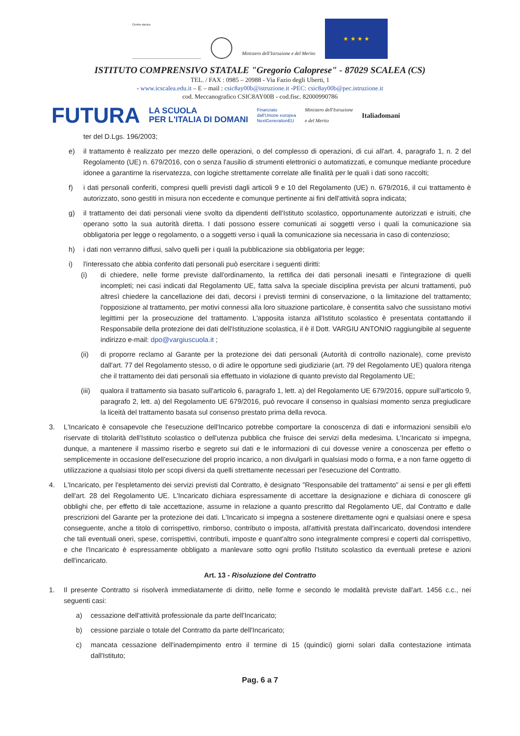Centro storico
Ministero dell'Istruzione e del Merito
★ ★ ★ ★
ISTITUTO COMPRENSIVO STATALE "Gregorio Caloprese" - 87029 SCALEA (CS)
TEL. / FAX : 0985 – 20988 - Via Fazio degli Uberti, 1
- www.icscalea.edu.it – E – mail : csic8ay00b@istruzione.it -PEC: csic8ay00b@pec.istruzione.it
cod. Meccanografico CSIC8AY00B - cod.fisc. 82000990786
FUTURA LA SCUOLA
PER L'ITALIA DI DOMANI Finanziato
dall'Unione europea
NextGenerationEU Ministero dell'Istruzione
e del Merito Italiadomani
ter del D.Lgs. 196/2003;
e) il trattamento è realizzato per mezzo delle operazioni, o del complesso di operazioni, di cui all'art. 4, paragrafo 1, n. 2 del Regolamento (UE) n. 679/2016, con o senza l'ausilio di strumenti elettronici o automatizzati, e comunque mediante procedure idonee a garantirne la riservatezza, con logiche strettamente correlate alle finalità per le quali i dati sono raccolti;
f) i dati personali conferiti, compresi quelli previsti dagli articoli 9 e 10 del Regolamento (UE) n. 679/2016, il cui trattamento è autorizzato, sono gestiti in misura non eccedente e comunque pertinente ai fini dell'attività sopra indicata;
g) il trattamento dei dati personali viene svolto da dipendenti dell'Istituto scolastico, opportunamente autorizzati e istruiti, che operano sotto la sua autorità diretta. I dati possono essere comunicati ai soggetti verso i quali la comunicazione sia obbligatoria per legge o regolamento, o a soggetti verso i quali la comunicazione sia necessaria in caso di contenzioso;
h) i dati non verranno diffusi, salvo quelli per i quali la pubblicazione sia obbligatoria per legge;
i) l'interessato che abbia conferito dati personali può esercitare i seguenti diritti:
(i) di chiedere, nelle forme previste dall'ordinamento, la rettifica dei dati personali inesatti e l'integrazione di quelli incompleti; nei casi indicati dal Regolamento UE, fatta salva la speciale disciplina prevista per alcuni trattamenti, può altresì chiedere la cancellazione dei dati, decorsi i previsti termini di conservazione, o la limitazione del trattamento; l'opposizione al trattamento, per motivi connessi alla loro situazione particolare, è consentita salvo che sussistano motivi legittimi per la prosecuzione del trattamento. L'apposita istanza all'Istituto scolastico è presentata contattando il Responsabile della protezione dei dati dell'Istituzione scolastica, il è il Dott. VARGIU ANTONIO raggiungibile al seguente indirizzo e-mail: dpo@vargiuscuola.it ;
(ii) di proporre reclamo al Garante per la protezione dei dati personali (Autorità di controllo nazionale), come previsto dall'art. 77 del Regolamento stesso, o di adire le opportune sedi giudiziarie (art. 79 del Regolamento UE) qualora ritenga che il trattamento dei dati personali sia effettuato in violazione di quanto previsto dal Regolamento UE;
(iii) qualora il trattamento sia basato sull'articolo 6, paragrafo 1, lett. a) del Regolamento UE 679/2016, oppure sull'articolo 9, paragrafo 2, lett. a) del Regolamento UE 679/2016, può revocare il consenso in qualsiasi momento senza pregiudicare la liceità del trattamento basata sul consenso prestato prima della revoca.
3. L'Incaricato è consapevole che l'esecuzione dell'Incarico potrebbe comportare la conoscenza di dati e informazioni sensibili e/o riservate di titolarità dell'Istituto scolastico o dell'utenza pubblica che fruisce dei servizi della medesima. L'Incaricato si impegna, dunque, a mantenere il massimo riserbo e segreto sui dati e le informazioni di cui dovesse venire a conoscenza per effetto o semplicemente in occasione dell'esecuzione del proprio incarico, a non divulgarli in qualsiasi modo o forma, e a non farne oggetto di utilizzazione a qualsiasi titolo per scopi diversi da quelli strettamente necessari per l'esecuzione del Contratto.
4. L'Incaricato, per l'espletamento dei servizi previsti dal Contratto, è designato "Responsabile del trattamento" ai sensi e per gli effetti dell'art. 28 del Regolamento UE. L'Incaricato dichiara espressamente di accettare la designazione e dichiara di conoscere gli obblighi che, per effetto di tale accettazione, assume in relazione a quanto prescritto dal Regolamento UE, dal Contratto e dalle prescrizioni del Garante per la protezione dei dati. L'Incaricato si impegna a sostenere direttamente ogni e qualsiasi onere e spesa conseguente, anche a titolo di corrispettivo, rimborso, contributo o imposta, all'attività prestata dall'incaricato, dovendosi intendere che tali eventuali oneri, spese, corrispettivi, contributi, imposte e quant'altro sono integralmente compresi e coperti dal corrispettivo, e che l'Incaricato è espressamente obbligato a manlevare sotto ogni profilo l'Istituto scolastico da eventuali pretese e azioni dell'incaricato.
Art. 13 - Risoluzione del Contratto
1. Il presente Contratto si risolverà immediatamente di diritto, nelle forme e secondo le modalità previste dall'art. 1456 c.c., nei seguenti casi:
a) cessazione dell'attività professionale da parte dell'Incaricato;
b) cessione parziale o totale del Contratto da parte dell'Incaricato;
c) mancata cessazione dell'inadempimento entro il termine di 15 (quindici) giorni solari dalla contestazione intimata dall'Istituto;
Pag. 6 a 7